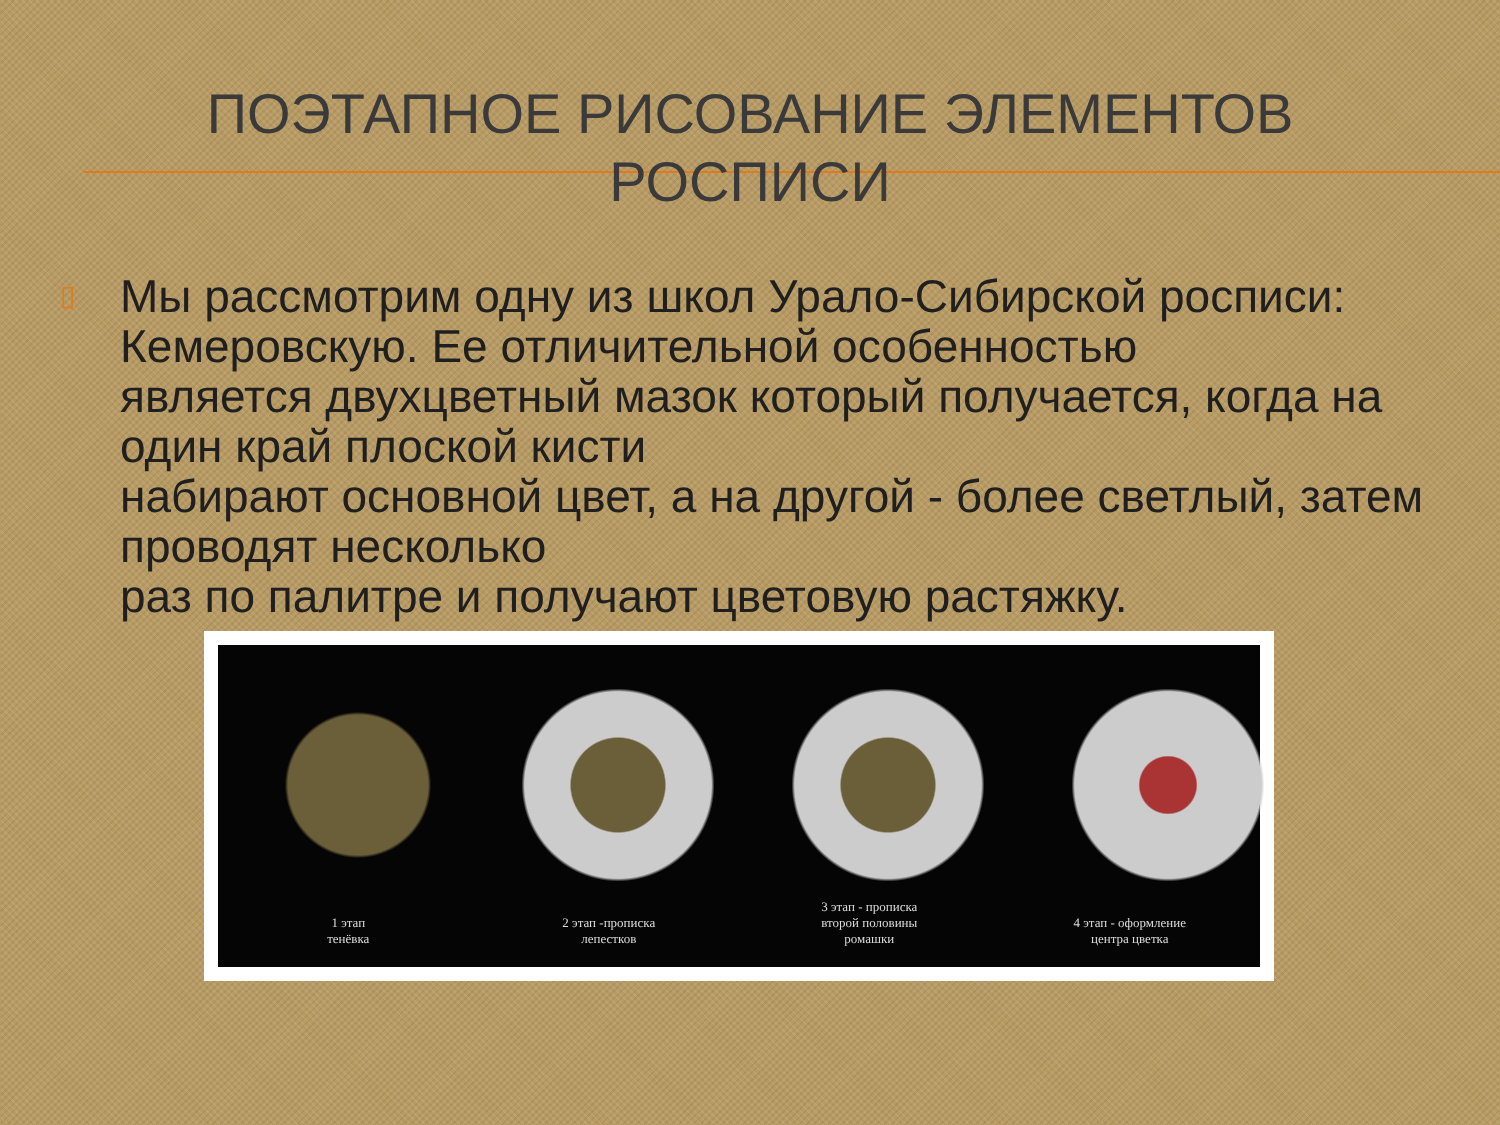ПОЭТАПНОЕ РИСОВАНИЕ ЭЛЕМЕНТОВ
РОСПИСИ
▯
Мы рассмотрим одну из школ Урало-Сибирской росписи: Кемеровскую. Ее отличительной особенностью
является двухцветный мазок который получается, когда на один край плоской кисти
набирают основной цвет, а на другой - более светлый, затем проводят несколько
раз по палитре и получают цветовую растяжку.
1 этап
тенёвка
2 этап -прописка
лепестков
3 этап - прописка
второй половины
ромашки
4 этап - оформление
центра цветка